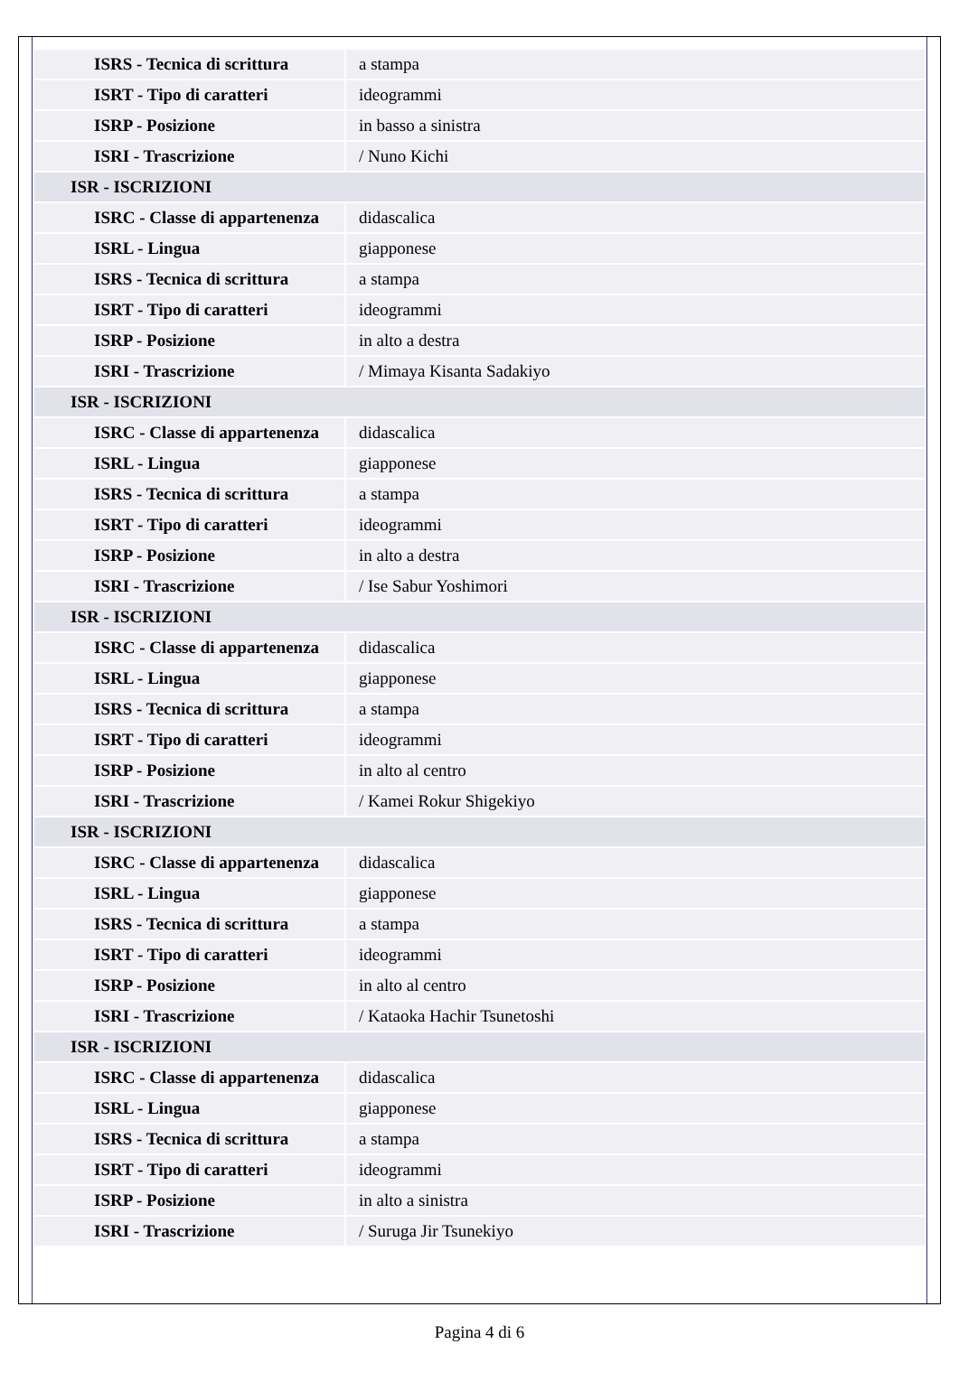| ISRS - Tecnica di scrittura | a stampa |
| ISRT - Tipo di caratteri | ideogrammi |
| ISRP - Posizione | in basso a sinistra |
| ISRI - Trascrizione | / Nuno Kichi |
| ISR - ISCRIZIONI | |
| ISRC - Classe di appartenenza | didascalica |
| ISRL - Lingua | giapponese |
| ISRS - Tecnica di scrittura | a stampa |
| ISRT - Tipo di caratteri | ideogrammi |
| ISRP - Posizione | in alto a destra |
| ISRI - Trascrizione | / Mimaya Kisanta Sadakiyo |
| ISR - ISCRIZIONI | |
| ISRC - Classe di appartenenza | didascalica |
| ISRL - Lingua | giapponese |
| ISRS - Tecnica di scrittura | a stampa |
| ISRT - Tipo di caratteri | ideogrammi |
| ISRP - Posizione | in alto a destra |
| ISRI - Trascrizione | / Ise Sabur Yoshimori |
| ISR - ISCRIZIONI | |
| ISRC - Classe di appartenenza | didascalica |
| ISRL - Lingua | giapponese |
| ISRS - Tecnica di scrittura | a stampa |
| ISRT - Tipo di caratteri | ideogrammi |
| ISRP - Posizione | in alto al centro |
| ISRI - Trascrizione | / Kamei Rokur Shigekiyo |
| ISR - ISCRIZIONI | |
| ISRC - Classe di appartenenza | didascalica |
| ISRL - Lingua | giapponese |
| ISRS - Tecnica di scrittura | a stampa |
| ISRT - Tipo di caratteri | ideogrammi |
| ISRP - Posizione | in alto al centro |
| ISRI - Trascrizione | / Kataoka Hachir Tsunetoshi |
| ISR - ISCRIZIONI | |
| ISRC - Classe di appartenenza | didascalica |
| ISRL - Lingua | giapponese |
| ISRS - Tecnica di scrittura | a stampa |
| ISRT - Tipo di caratteri | ideogrammi |
| ISRP - Posizione | in alto a sinistra |
| ISRI - Trascrizione | / Suruga Jir Tsunekiyo |
Pagina 4 di 6